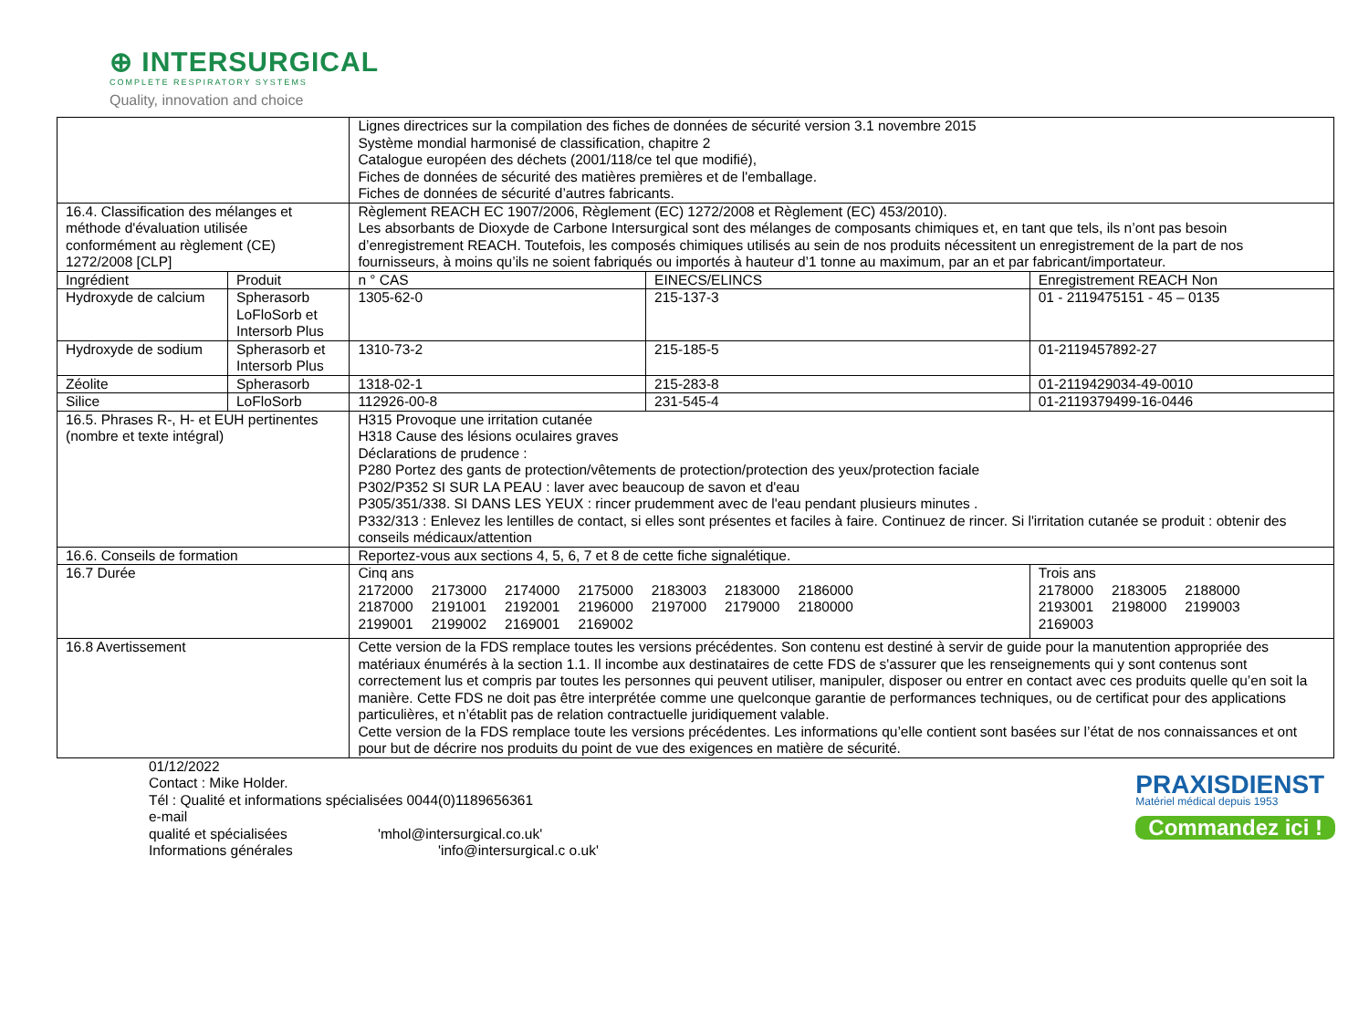⊕ INTERSURGICAL
COMPLETE RESPIRATORY SYSTEMS
Quality, innovation and choice
| | | Lignes directrices sur la compilation des fiches de données de sécurité version 3.1 novembre 2015 Système mondial harmonisé de classification, chapitre 2 Catalogue européen des déchets (2001/118/ce tel que modifié), Fiches de données de sécurité des matières premières et de l'emballage. Fiches de données de sécurité d’autres fabricants. | | |
| 16.4. Classification des mélanges et méthode d'évaluation utilisée conformément au règlement (CE) 1272/2008 [CLP] | | Règlement REACH EC 1907/2006, Règlement (EC) 1272/2008 et Règlement (EC) 453/2010). Les absorbants de Dioxyde de Carbone Intersurgical sont des mélanges de composants chimiques et, en tant que tels, ils n’ont pas besoin d’enregistrement REACH. Toutefois, les composés chimiques utilisés au sein de nos produits nécessitent un enregistrement de la part de nos fournisseurs, à moins qu’ils ne soient fabriqués ou importés à hauteur d’1 tonne au maximum, par an et par fabricant/importateur. | | |
| Ingrédient | Produit | n ° CAS | EINECS/ELINCS | Enregistrement REACH Non |
| Hydroxyde de calcium | Spherasorb LoFloSorb et Intersorb Plus | 1305-62-0 | 215-137-3 | 01 - 2119475151 - 45 – 0135 |
| Hydroxyde de sodium | Spherasorb et Intersorb Plus | 1310-73-2 | 215-185-5 | 01-2119457892-27 |
| Zéolite | Spherasorb | 1318-02-1 | 215-283-8 | 01-2119429034-49-0010 |
| Silice | LoFloSorb | 112926-00-8 | 231-545-4 | 01-2119379499-16-0446 |
| 16.5. Phrases R-, H- et EUH pertinentes (nombre et texte intégral) | | H315 Provoque une irritation cutanée H318 Cause des lésions oculaires graves Déclarations de prudence : P280 Portez des gants de protection/vêtements de protection/protection des yeux/protection faciale P302/P352 SI SUR LA PEAU : laver avec beaucoup de savon et d'eau P305/351/338. SI DANS LES YEUX : rincer prudemment avec de l'eau pendant plusieurs minutes . P332/313 : Enlevez les lentilles de contact, si elles sont présentes et faciles à faire. Continuez de rincer. Si l'irritation cutanée se produit : obtenir des conseils médicaux/attention | | |
| 16.6. Conseils de formation | | Reportez-vous aux sections 4, 5, 6, 7 et 8 de cette fiche signalétique. | | |
| 16.7 Durée | | Cinq ans / 2172000 / 2173000 / 2174000 / 2175000 / 2183003 / 2183000 / 2186000 / / 2187000 / 2191001 / 2192001 / 2196000 / 2197000 / 2179000 / 2180000 / / 2199001 / 2199002 / 2169001 / 2169002 / / / / | | Trois ans / 2178000 / 2183005 / 2188000 / / 2193001 / 2198000 / 2199003 / / 2169003 / / / |
| 16.8 Avertissement | | Cette version de la FDS remplace toutes les versions précédentes. Son contenu est destiné à servir de guide pour la manutention appropriée des matériaux énumérés à la section 1.1. Il incombe aux destinataires de cette FDS de s'assurer que les renseignements qui y sont contenus sont correctement lus et compris par toutes les personnes qui peuvent utiliser, manipuler, disposer ou entrer en contact avec ces produits quelle qu’en soit la manière. Cette FDS ne doit pas être interprétée comme une quelconque garantie de performances techniques, ou de certificat pour des applications particulières, et n’établit pas de relation contractuelle juridiquement valable. Cette version de la FDS remplace toute les versions précédentes. Les informations qu’elle contient sont basées sur l’état de nos connaissances et ont pour but de décrire nos produits du point de vue des exigences en matière de sécurité. | | |
01/12/2022
Contact : Mike Holder.
Tél : Qualité et informations spécialisées 0044(0)1189656361
e-mail
qualité et spécialisées 'mhol@intersurgical.co.uk'
Informations générales 'info@intersurgical.c o.uk'
PRAXISDIENST
Matériel médical depuis 1953
Commandez ici !